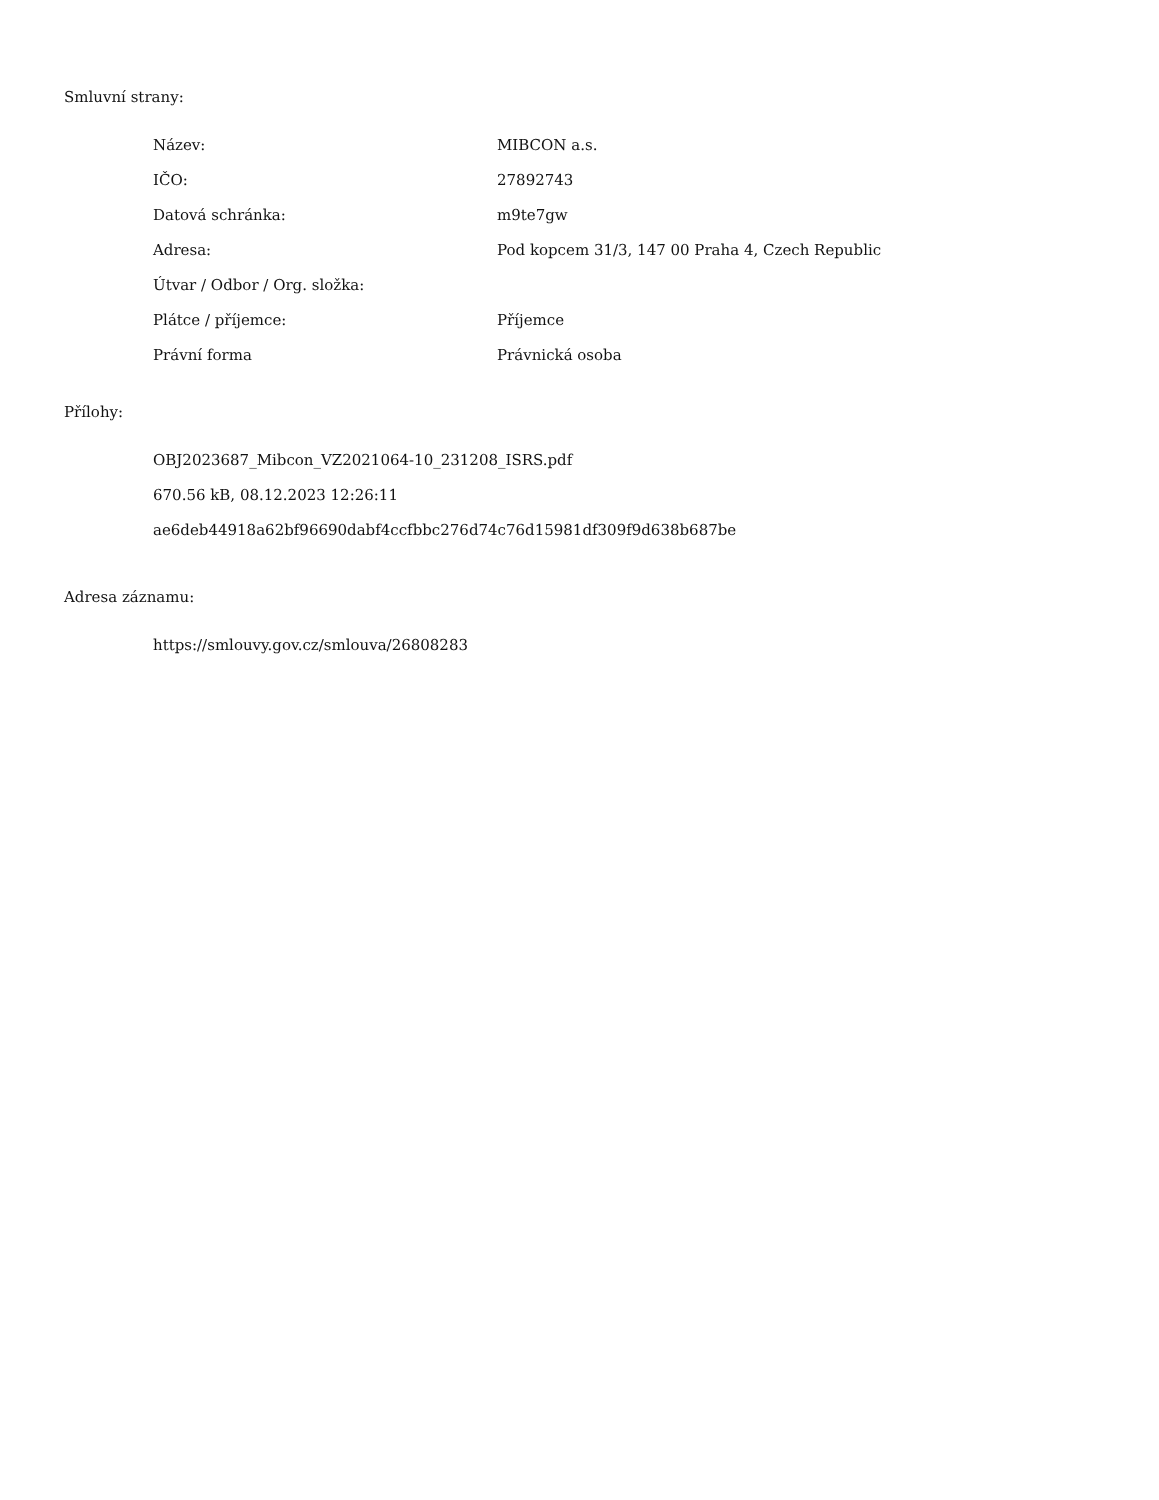Smluvní strany:
| Název: | MIBCON a.s. |
| IČO: | 27892743 |
| Datová schránka: | m9te7gw |
| Adresa: | Pod kopcem 31/3, 147 00 Praha 4, Czech Republic |
| Útvar / Odbor / Org. složka: | |
| Plátce / příjemce: | Příjemce |
| Právní forma | Právnická osoba |
Přílohy:
OBJ2023687_Mibcon_VZ2021064-10_231208_ISRS.pdf
670.56 kB, 08.12.2023 12:26:11
ae6deb44918a62bf96690dabf4ccfbbc276d74c76d15981df309f9d638b687be
Adresa záznamu:
https://smlouvy.gov.cz/smlouva/26808283